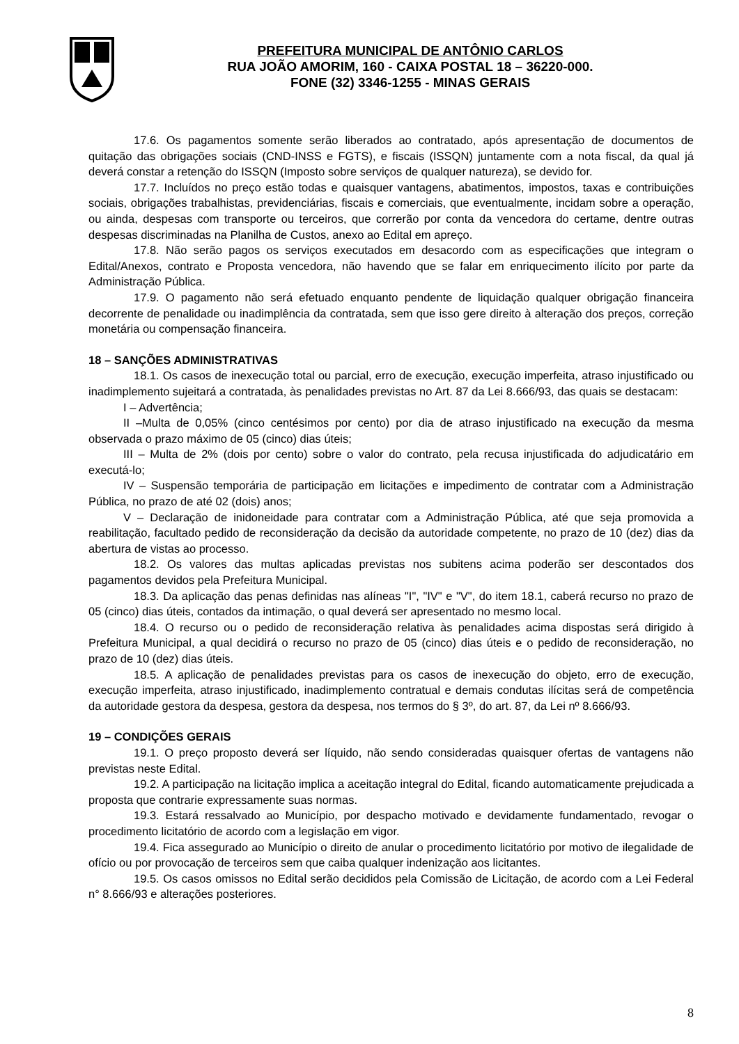PREFEITURA MUNICIPAL DE ANTÔNIO CARLOS
RUA JOÃO AMORIM, 160 - CAIXA POSTAL 18 – 36220-000.
FONE (32) 3346-1255 - MINAS GERAIS
17.6. Os pagamentos somente serão liberados ao contratado, após apresentação de documentos de quitação das obrigações sociais (CND-INSS e FGTS), e fiscais (ISSQN) juntamente com a nota fiscal, da qual já deverá constar a retenção do ISSQN (Imposto sobre serviços de qualquer natureza), se devido for.
17.7. Incluídos no preço estão todas e quaisquer vantagens, abatimentos, impostos, taxas e contribuições sociais, obrigações trabalhistas, previdenciárias, fiscais e comerciais, que eventualmente, incidam sobre a operação, ou ainda, despesas com transporte ou terceiros, que correrão por conta da vencedora do certame, dentre outras despesas discriminadas na Planilha de Custos, anexo ao Edital em apreço.
17.8. Não serão pagos os serviços executados em desacordo com as especificações que integram o Edital/Anexos, contrato e Proposta vencedora, não havendo que se falar em enriquecimento ilícito por parte da Administração Pública.
17.9. O pagamento não será efetuado enquanto pendente de liquidação qualquer obrigação financeira decorrente de penalidade ou inadimplência da contratada, sem que isso gere direito à alteração dos preços, correção monetária ou compensação financeira.
18 – SANÇÕES ADMINISTRATIVAS
18.1. Os casos de inexecução total ou parcial, erro de execução, execução imperfeita, atraso injustificado ou inadimplemento sujeitará a contratada, às penalidades previstas no Art. 87 da Lei 8.666/93, das quais se destacam:
I – Advertência;
II –Multa de 0,05% (cinco centésimos por cento) por dia de atraso injustificado na execução da mesma observada o prazo máximo de 05 (cinco) dias úteis;
III – Multa de 2% (dois por cento) sobre o valor do contrato, pela recusa injustificada do adjudicatário em executá-lo;
IV – Suspensão temporária de participação em licitações e impedimento de contratar com a Administração Pública, no prazo de até 02 (dois) anos;
V – Declaração de inidoneidade para contratar com a Administração Pública, até que seja promovida a reabilitação, facultado pedido de reconsideração da decisão da autoridade competente, no prazo de 10 (dez) dias da abertura de vistas ao processo.
18.2. Os valores das multas aplicadas previstas nos subitens acima poderão ser descontados dos pagamentos devidos pela Prefeitura Municipal.
18.3. Da aplicação das penas definidas nas alíneas "I", "IV" e "V", do item 18.1, caberá recurso no prazo de 05 (cinco) dias úteis, contados da intimação, o qual deverá ser apresentado no mesmo local.
18.4. O recurso ou o pedido de reconsideração relativa às penalidades acima dispostas será dirigido à Prefeitura Municipal, a qual decidirá o recurso no prazo de 05 (cinco) dias úteis e o pedido de reconsideração, no prazo de 10 (dez) dias úteis.
18.5. A aplicação de penalidades previstas para os casos de inexecução do objeto, erro de execução, execução imperfeita, atraso injustificado, inadimplemento contratual e demais condutas ilícitas será de competência da autoridade gestora da despesa, gestora da despesa, nos termos do § 3º, do art. 87, da Lei nº 8.666/93.
19 – CONDIÇÕES GERAIS
19.1. O preço proposto deverá ser líquido, não sendo consideradas quaisquer ofertas de vantagens não previstas neste Edital.
19.2. A participação na licitação implica a aceitação integral do Edital, ficando automaticamente prejudicada a proposta que contrarie expressamente suas normas.
19.3. Estará ressalvado ao Município, por despacho motivado e devidamente fundamentado, revogar o procedimento licitatório de acordo com a legislação em vigor.
19.4. Fica assegurado ao Município o direito de anular o procedimento licitatório por motivo de ilegalidade de ofício ou por provocação de terceiros sem que caiba qualquer indenização aos licitantes.
19.5. Os casos omissos no Edital serão decididos pela Comissão de Licitação, de acordo com a Lei Federal n° 8.666/93 e alterações posteriores.
8